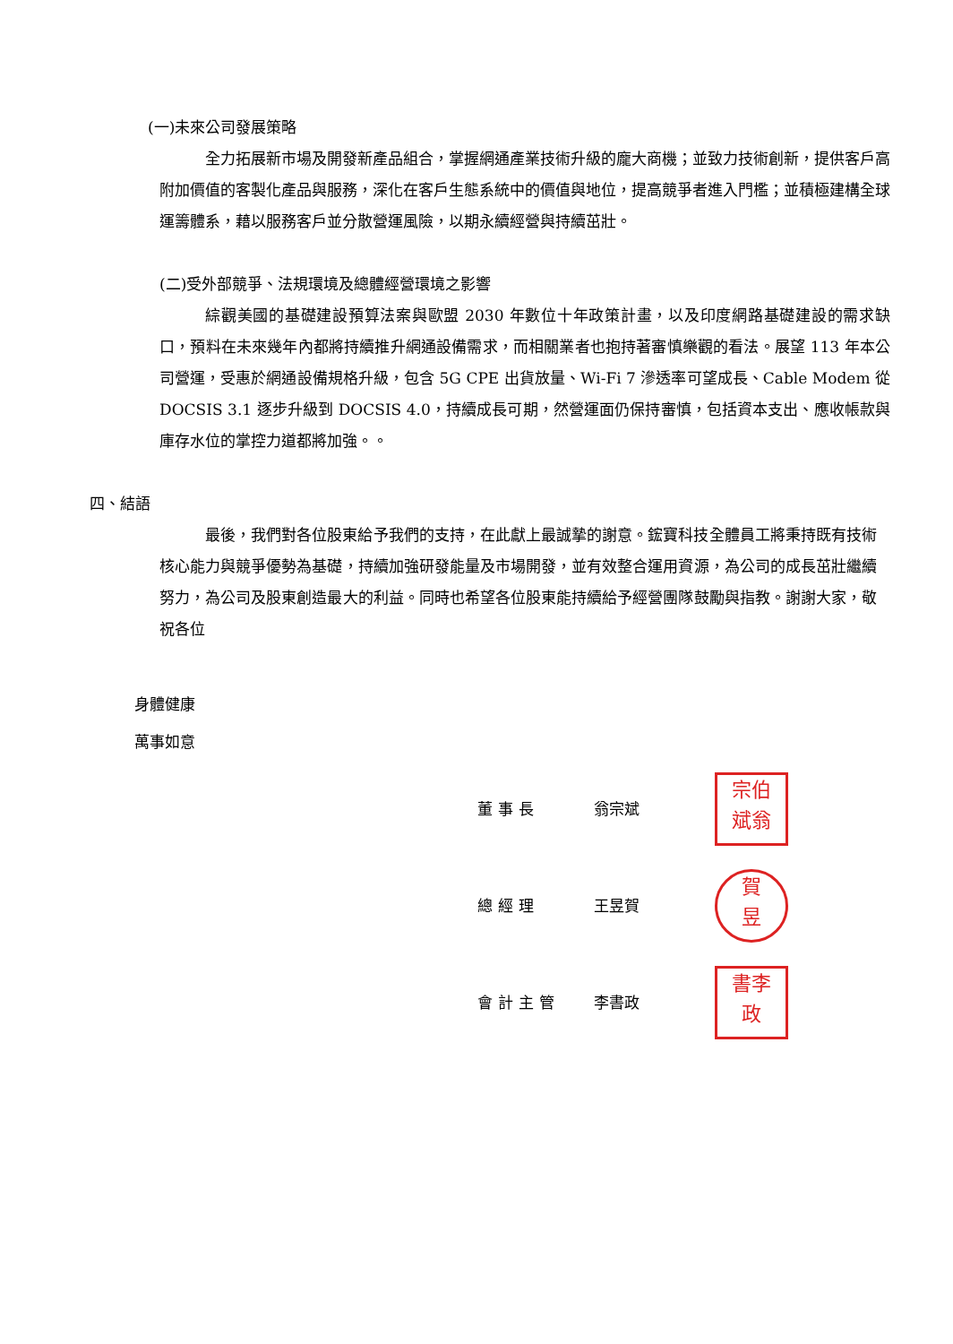(一)未來公司發展策略
全力拓展新市場及開發新產品組合，掌握網通產業技術升級的龐大商機；並致力技術創新，提供客戶高附加價值的客製化產品與服務，深化在客戶生態系統中的價值與地位，提高競爭者進入門檻；並積極建構全球運籌體系，藉以服務客戶並分散營運風險，以期永續經營與持續茁壯。
(二)受外部競爭、法規環境及總體經營環境之影響
綜觀美國的基礎建設預算法案與歐盟 2030 年數位十年政策計畫，以及印度網路基礎建設的需求缺口，預料在未來幾年內都將持續推升網通設備需求，而相關業者也抱持著審慎樂觀的看法。展望 113 年本公司營運，受惠於網通設備規格升級，包含 5G CPE 出貨放量、Wi-Fi 7 滲透率可望成長、Cable Modem 從 DOCSIS 3.1 逐步升級到 DOCSIS 4.0，持續成長可期，然營運面仍保持審慎，包括資本支出、應收帳款與庫存水位的掌控力道都將加強。。
四、結語
最後，我們對各位股東給予我們的支持，在此獻上最誠摯的謝意。鋐寶科技全體員工將秉持既有技術核心能力與競爭優勢為基礎，持續加強研發能量及市場開發，並有效整合運用資源，為公司的成長茁壯繼續努力，為公司及股東創造最大的利益。同時也希望各位股東能持續給予經營團隊鼓勵與指教。謝謝大家，敬祝各位
身體健康
萬事如意
董事長 翁宗斌
宗伯
斌翁
總經理 王昱賀
賀
昱
會計主管 李書政
書李
政